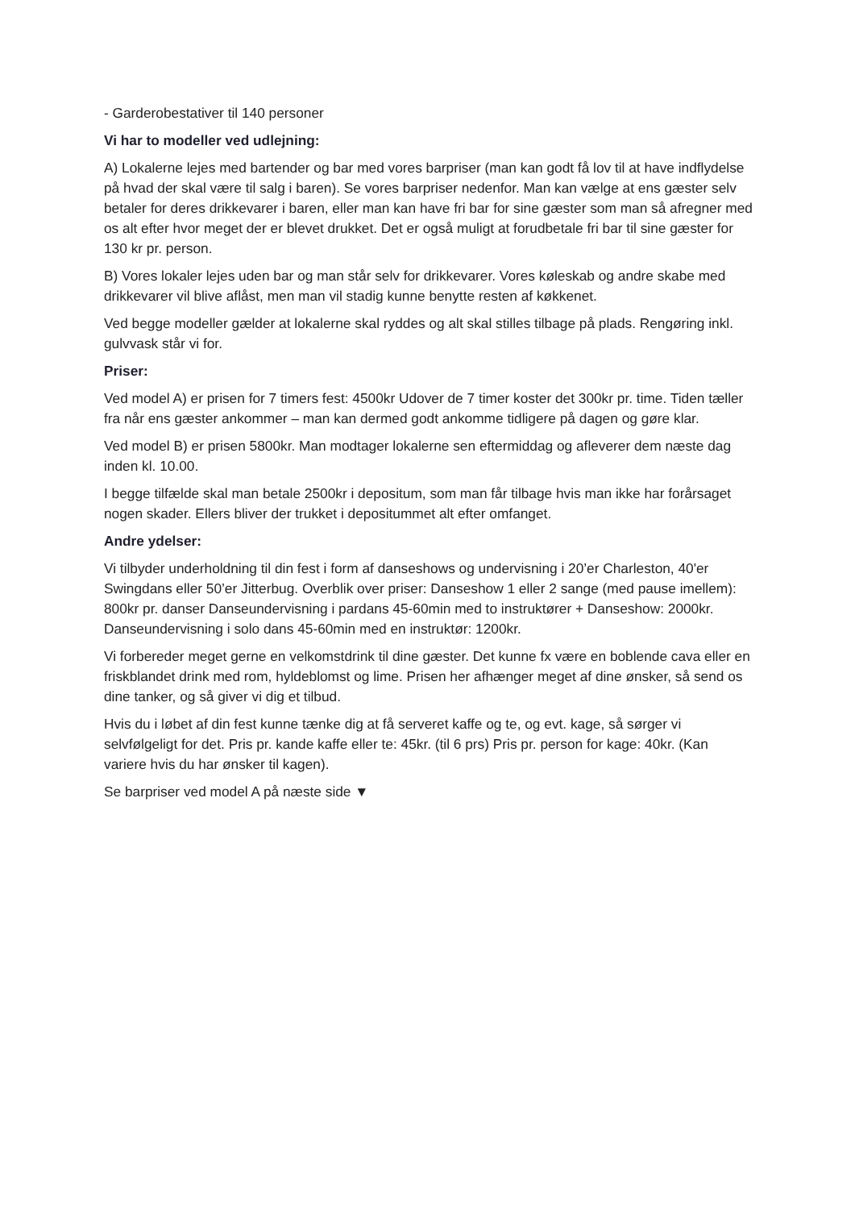- Garderobestativer til 140 personer
Vi har to modeller ved udlejning:
A) Lokalerne lejes med bartender og bar med vores barpriser (man kan godt få lov til at have indflydelse på hvad der skal være til salg i baren). Se vores barpriser nedenfor. Man kan vælge at ens gæster selv betaler for deres drikkevarer i baren, eller man kan have fri bar for sine gæster som man så afregner med os alt efter hvor meget der er blevet drukket. Det er også muligt at forudbetale fri bar til sine gæster for 130 kr pr. person.
B) Vores lokaler lejes uden bar og man står selv for drikkevarer. Vores køleskab og andre skabe med drikkevarer vil blive aflåst, men man vil stadig kunne benytte resten af køkkenet.
Ved begge modeller gælder at lokalerne skal ryddes og alt skal stilles tilbage på plads. Rengøring inkl. gulvvask står vi for.
Priser:
Ved model A) er prisen for 7 timers fest: 4500kr Udover de 7 timer koster det 300kr pr. time. Tiden tæller fra når ens gæster ankommer – man kan dermed godt ankomme tidligere på dagen og gøre klar.
Ved model B) er prisen 5800kr. Man modtager lokalerne sen eftermiddag og afleverer dem næste dag inden kl. 10.00.
I begge tilfælde skal man betale 2500kr i depositum, som man får tilbage hvis man ikke har forårsaget nogen skader. Ellers bliver der trukket i depositummet alt efter omfanget.
Andre ydelser:
Vi tilbyder underholdning til din fest i form af danseshows og undervisning i 20’er Charleston, 40'er Swingdans eller 50’er Jitterbug. Overblik over priser: Danseshow 1 eller 2 sange (med pause imellem): 800kr pr. danser Danseundervisning i pardans 45-60min med to instruktører + Danseshow: 2000kr. Danseundervisning i solo dans 45-60min med en instruktør: 1200kr.
Vi forbereder meget gerne en velkomstdrink til dine gæster. Det kunne fx være en boblende cava eller en friskblandet drink med rom, hyldeblomst og lime. Prisen her afhænger meget af dine ønsker, så send os dine tanker, og så giver vi dig et tilbud.
Hvis du i løbet af din fest kunne tænke dig at få serveret kaffe og te, og evt. kage, så sørger vi selvfølgeligt for det. Pris pr. kande kaffe eller te: 45kr. (til 6 prs) Pris pr. person for kage: 40kr. (Kan variere hvis du har ønsker til kagen).
Se barpriser ved model A på næste side ▼